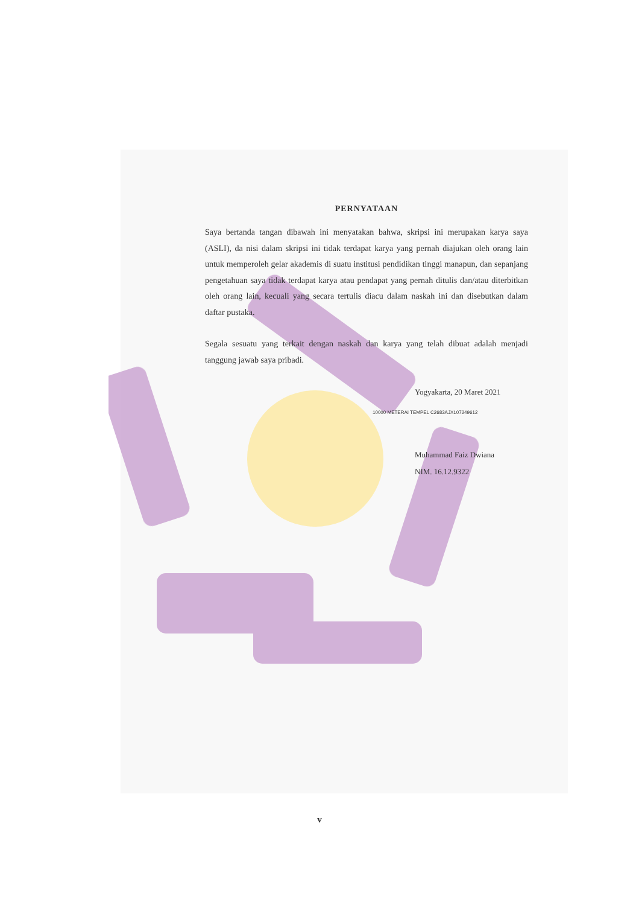PERNYATAAN
Saya bertanda tangan dibawah ini menyatakan bahwa, skripsi ini merupakan karya saya (ASLI), da nisi dalam skripsi ini tidak terdapat karya yang pernah diajukan oleh orang lain untuk memperoleh gelar akademis di suatu institusi pendidikan tinggi manapun, dan sepanjang pengetahuan saya tidak terdapat karya atau pendapat yang pernah ditulis dan/atau diterbitkan oleh orang lain, kecuali yang secara tertulis diacu dalam naskah ini dan disebutkan dalam daftar pustaka.
Segala sesuatu yang terkait dengan naskah dan karya yang telah dibuat adalah menjadi tanggung jawab saya pribadi.
Yogyakarta, 20 Maret 2021
10000 METERAI TEMPEL C2683AJX107249612
Muhammad Faiz Dwiana
NIM. 16.12.9322
v